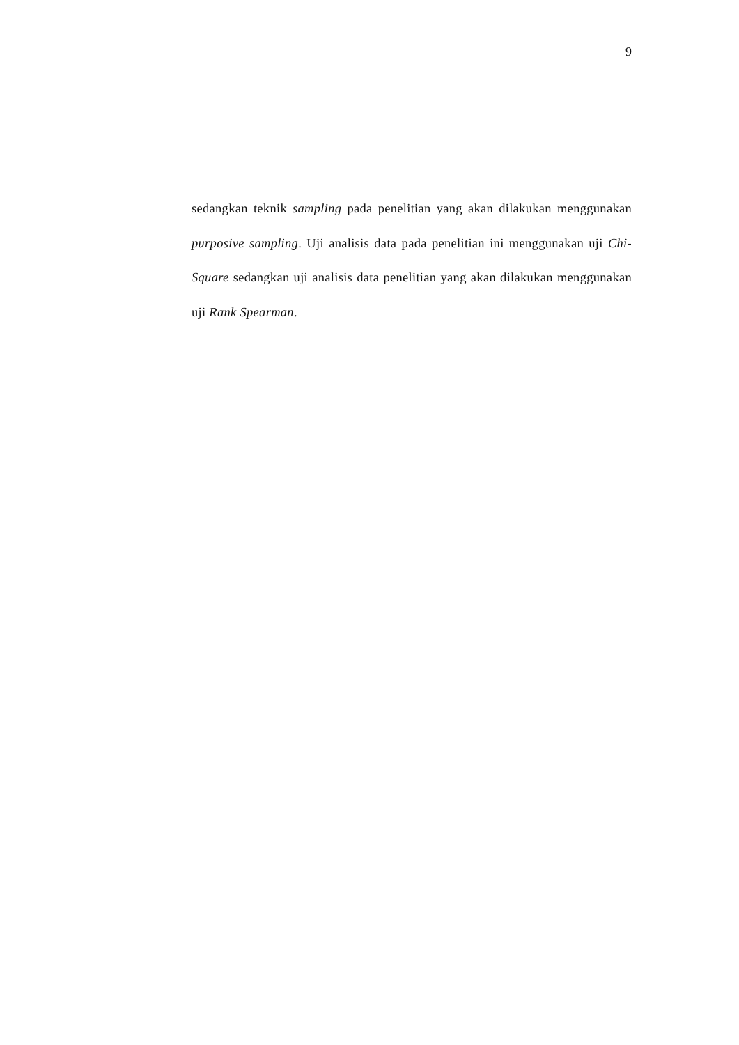9
sedangkan teknik sampling pada penelitian yang akan dilakukan menggunakan purposive sampling. Uji analisis data pada penelitian ini menggunakan uji Chi-Square sedangkan uji analisis data penelitian yang akan dilakukan menggunakan uji Rank Spearman.